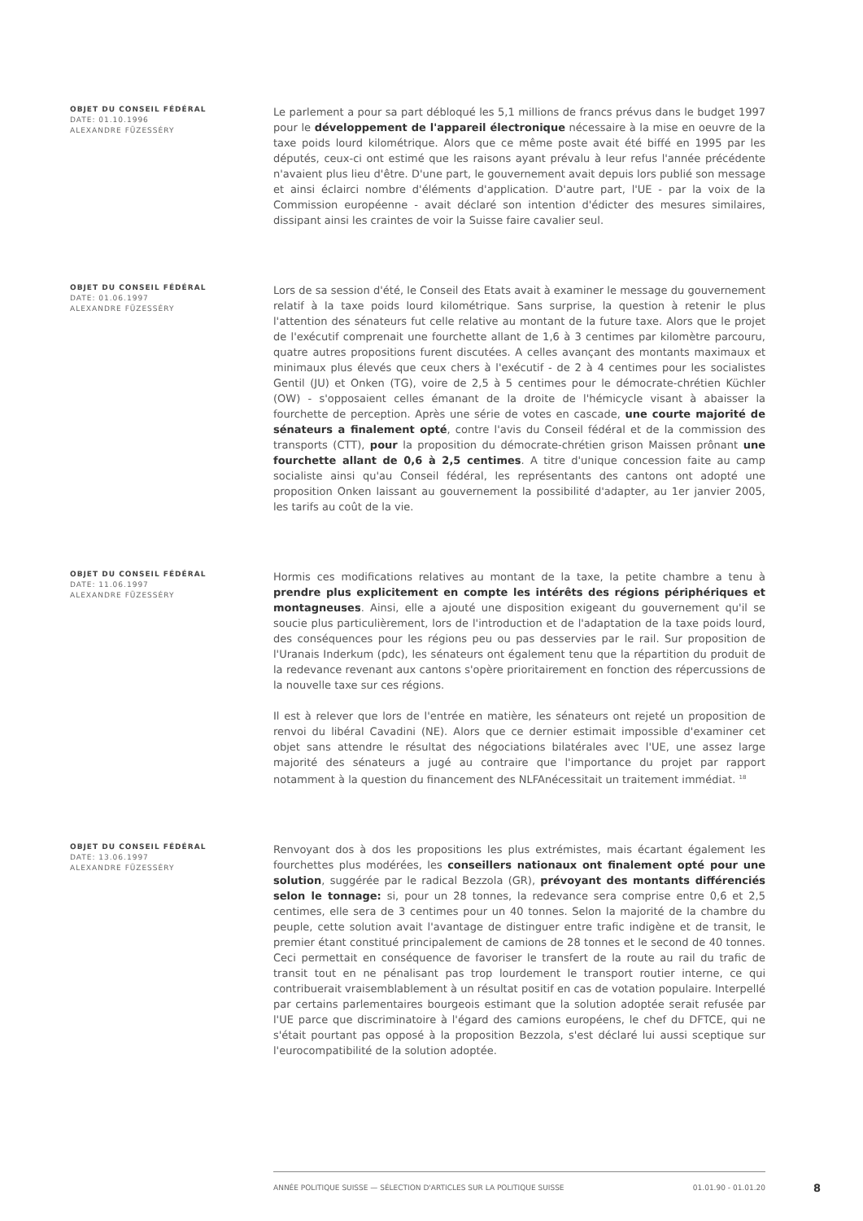OBJET DU CONSEIL FÉDÉRAL
DATE: 01.10.1996
ALEXANDRE FÜZESSÉRY
Le parlement a pour sa part débloqué les 5,1 millions de francs prévus dans le budget 1997 pour le développement de l'appareil électronique nécessaire à la mise en oeuvre de la taxe poids lourd kilométrique. Alors que ce même poste avait été biffé en 1995 par les députés, ceux-ci ont estimé que les raisons ayant prévalu à leur refus l'année précédente n'avaient plus lieu d'être. D'une part, le gouvernement avait depuis lors publié son message et ainsi éclairci nombre d'éléments d'application. D'autre part, l'UE - par la voix de la Commission européenne - avait déclaré son intention d'édicter des mesures similaires, dissipant ainsi les craintes de voir la Suisse faire cavalier seul.
OBJET DU CONSEIL FÉDÉRAL
DATE: 01.06.1997
ALEXANDRE FÜZESSÉRY
Lors de sa session d'été, le Conseil des Etats avait à examiner le message du gouvernement relatif à la taxe poids lourd kilométrique. Sans surprise, la question à retenir le plus l'attention des sénateurs fut celle relative au montant de la future taxe. Alors que le projet de l'exécutif comprenait une fourchette allant de 1,6 à 3 centimes par kilomètre parcouru, quatre autres propositions furent discutées. A celles avançant des montants maximaux et minimaux plus élevés que ceux chers à l'exécutif - de 2 à 4 centimes pour les socialistes Gentil (JU) et Onken (TG), voire de 2,5 à 5 centimes pour le démocrate-chrétien Küchler (OW) - s'opposaient celles émanant de la droite de l'hémicycle visant à abaisser la fourchette de perception. Après une série de votes en cascade, une courte majorité de sénateurs a finalement opté, contre l'avis du Conseil fédéral et de la commission des transports (CTT), pour la proposition du démocrate-chrétien grison Maissen prônant une fourchette allant de 0,6 à 2,5 centimes. A titre d'unique concession faite au camp socialiste ainsi qu'au Conseil fédéral, les représentants des cantons ont adopté une proposition Onken laissant au gouvernement la possibilité d'adapter, au 1er janvier 2005, les tarifs au coût de la vie.
OBJET DU CONSEIL FÉDÉRAL
DATE: 11.06.1997
ALEXANDRE FÜZESSÉRY
Hormis ces modifications relatives au montant de la taxe, la petite chambre a tenu à prendre plus explicitement en compte les intérêts des régions périphériques et montagneuses. Ainsi, elle a ajouté une disposition exigeant du gouvernement qu'il se soucie plus particulièrement, lors de l'introduction et de l'adaptation de la taxe poids lourd, des conséquences pour les régions peu ou pas desservies par le rail. Sur proposition de l'Uranais Inderkum (pdc), les sénateurs ont également tenu que la répartition du produit de la redevance revenant aux cantons s'opère prioritairement en fonction des répercussions de la nouvelle taxe sur ces régions.
Il est à relever que lors de l'entrée en matière, les sénateurs ont rejeté un proposition de renvoi du libéral Cavadini (NE). Alors que ce dernier estimait impossible d'examiner cet objet sans attendre le résultat des négociations bilatérales avec l'UE, une assez large majorité des sénateurs a jugé au contraire que l'importance du projet par rapport notamment à la question du financement des NLFAnécessitait un traitement immédiat. <sup>18</sup>
OBJET DU CONSEIL FÉDÉRAL
DATE: 13.06.1997
ALEXANDRE FÜZESSÉRY
Renvoyant dos à dos les propositions les plus extrémistes, mais écartant également les fourchettes plus modérées, les conseillers nationaux ont finalement opté pour une solution, suggérée par le radical Bezzola (GR), prévoyant des montants différenciés selon le tonnage: si, pour un 28 tonnes, la redevance sera comprise entre 0,6 et 2,5 centimes, elle sera de 3 centimes pour un 40 tonnes. Selon la majorité de la chambre du peuple, cette solution avait l'avantage de distinguer entre trafic indigène et de transit, le premier étant constitué principalement de camions de 28 tonnes et le second de 40 tonnes. Ceci permettait en conséquence de favoriser le transfert de la route au rail du trafic de transit tout en ne pénalisant pas trop lourdement le transport routier interne, ce qui contribuerait vraisemblablement à un résultat positif en cas de votation populaire. Interpellé par certains parlementaires bourgeois estimant que la solution adoptée serait refusée par l'UE parce que discriminatoire à l'égard des camions européens, le chef du DFTCE, qui ne s'était pourtant pas opposé à la proposition Bezzola, s'est déclaré lui aussi sceptique sur l'eurocompatibilité de la solution adoptée.
ANNÉE POLITIQUE SUISSE — SÉLECTION D'ARTICLES SUR LA POLITIQUE SUISSE 01.01.90 - 01.01.20 8